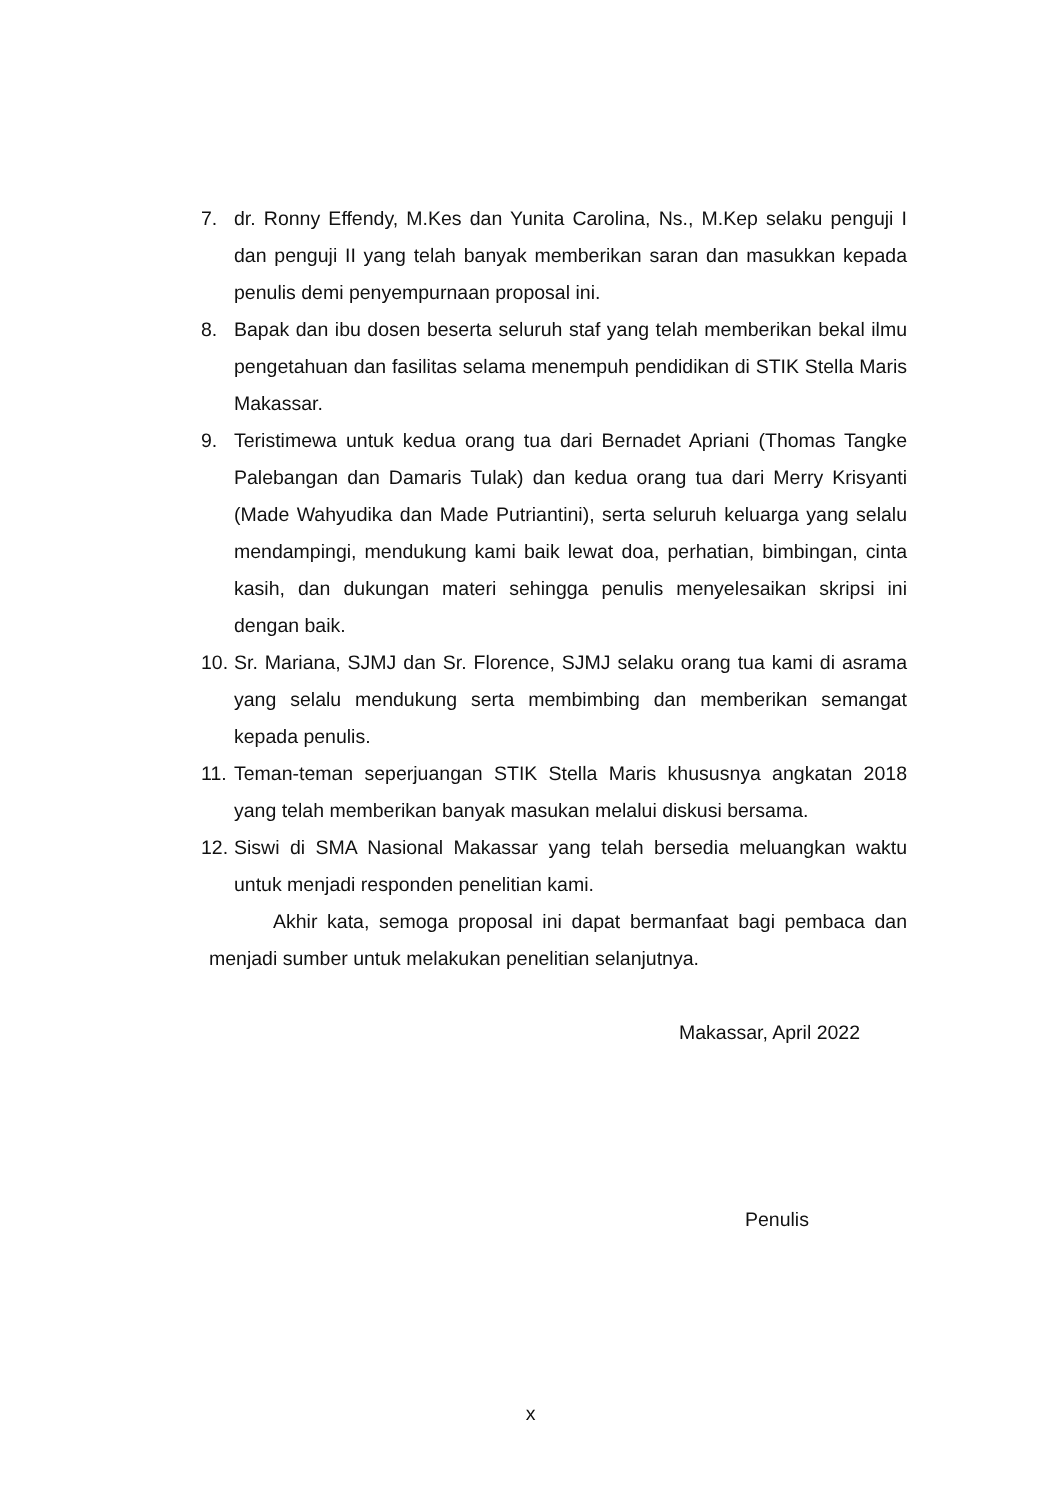7. dr. Ronny Effendy, M.Kes dan Yunita Carolina, Ns., M.Kep selaku penguji I dan penguji II yang telah banyak memberikan saran dan masukkan kepada penulis demi penyempurnaan proposal ini.
8. Bapak dan ibu dosen beserta seluruh staf yang telah memberikan bekal ilmu pengetahuan dan fasilitas selama menempuh pendidikan di STIK Stella Maris Makassar.
9. Teristimewa untuk kedua orang tua dari Bernadet Apriani (Thomas Tangke Palebangan dan Damaris Tulak) dan kedua orang tua dari Merry Krisyanti (Made Wahyudika dan Made Putriantini), serta seluruh keluarga yang selalu mendampingi, mendukung kami baik lewat doa, perhatian, bimbingan, cinta kasih, dan dukungan materi sehingga penulis menyelesaikan skripsi ini dengan baik.
10. Sr. Mariana, SJMJ dan Sr. Florence, SJMJ selaku orang tua kami di asrama yang selalu mendukung serta membimbing dan memberikan semangat kepada penulis.
11. Teman-teman seperjuangan STIK Stella Maris khususnya angkatan 2018 yang telah memberikan banyak masukan melalui diskusi bersama.
12. Siswi di SMA Nasional Makassar yang telah bersedia meluangkan waktu untuk menjadi responden penelitian kami.
Akhir kata, semoga proposal ini dapat bermanfaat bagi pembaca dan menjadi sumber untuk melakukan penelitian selanjutnya.
Makassar, April 2022
Penulis
x